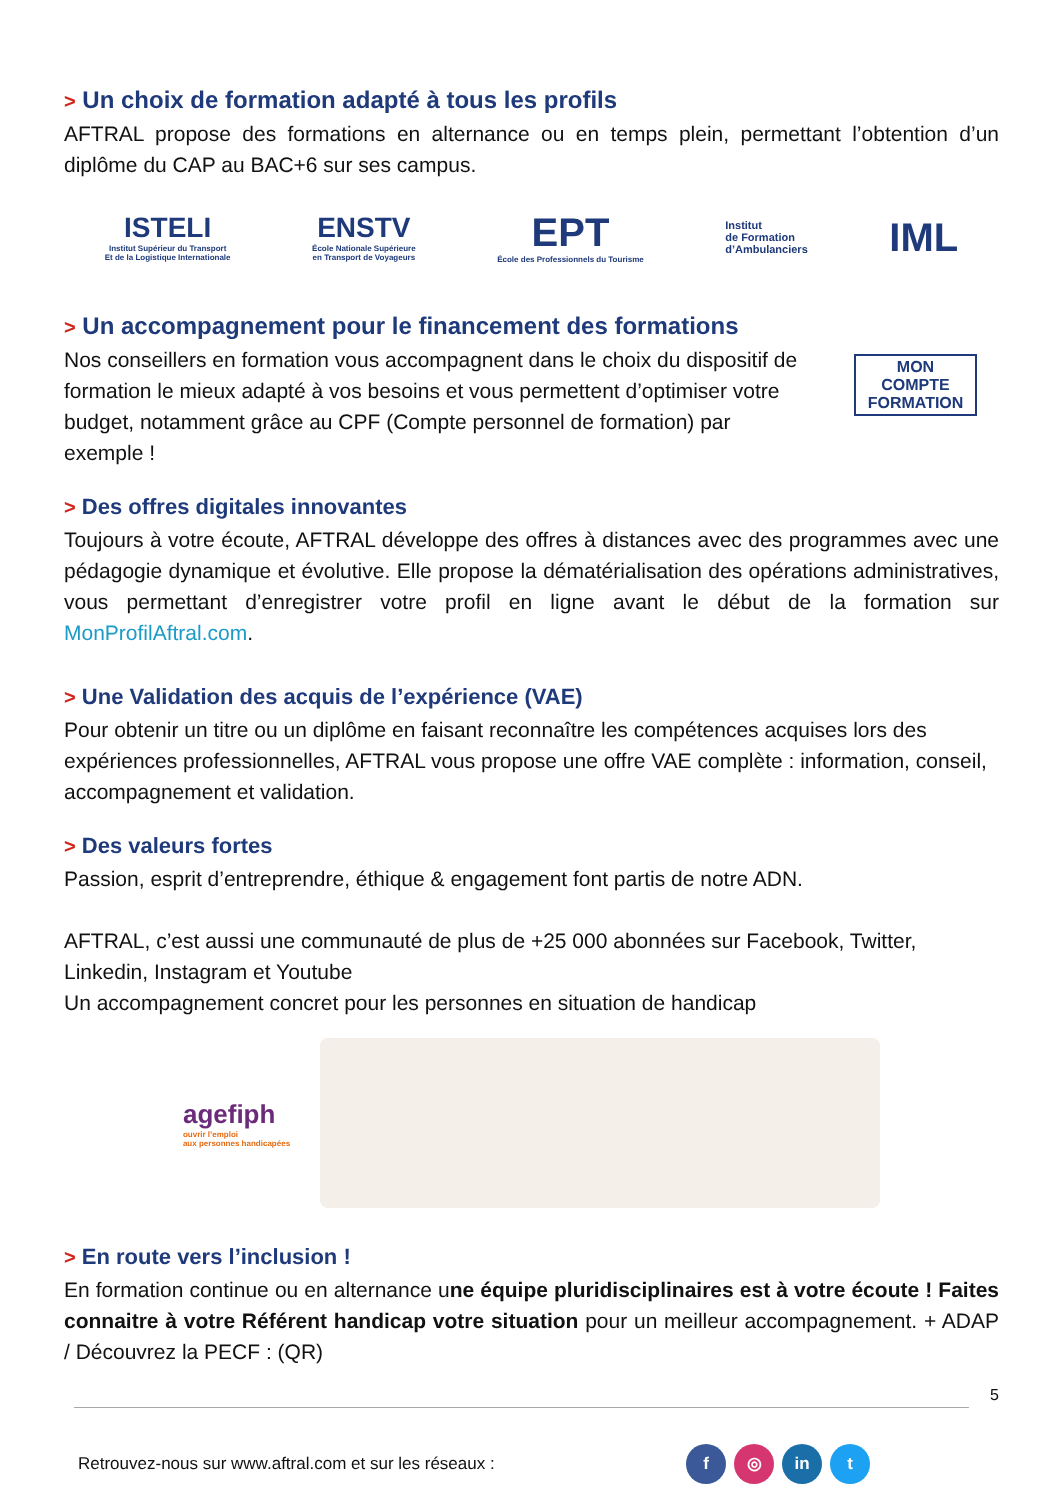> Un choix de formation adapté à tous les profils
AFTRAL propose des formations en alternance ou en temps plein, permettant l’obtention d’un diplôme du CAP au BAC+6 sur ses campus.
ISTELI
Institut Supérieur du Transport
Et de la Logistique Internationale
ENSTV
École Nationale Supérieure
en Transport de Voyageurs
EPT
École des Professionnels du Tourisme
Institut
de Formation
d’Ambulanciers
IML
> Un accompagnement pour le financement des formations
Nos conseillers en formation vous accompagnent dans le choix du dispositif de formation le mieux adapté à vos besoins et vous permettent d’optimiser votre budget, notamment grâce au CPF (Compte personnel de formation) par exemple !
MON
COMPTE
FORMATION
> Des offres digitales innovantes
Toujours à votre écoute, AFTRAL développe des offres à distances avec des programmes avec une pédagogie dynamique et évolutive. Elle propose la dématérialisation des opérations administratives, vous permettant d’enregistrer votre profil en ligne avant le début de la formation sur MonProfilAftral.com.
> Une Validation des acquis de l’expérience (VAE)
Pour obtenir un titre ou un diplôme en faisant reconnaître les compétences acquises lors des expériences professionnelles, AFTRAL vous propose une offre VAE complète : information, conseil, accompagnement et validation.
> Des valeurs fortes
Passion, esprit d’entreprendre, éthique & engagement font partis de notre ADN.
AFTRAL, c’est aussi une communauté de plus de +25 000 abonnées sur Facebook, Twitter, Linkedin, Instagram et Youtube
Un accompagnement concret pour les personnes en situation de handicap
agefiph
ouvrir l’emploi
aux personnes handicapées
> En route vers l’inclusion !
En formation continue ou en alternance une équipe pluridisciplinaires est à votre écoute ! Faites connaitre à votre Référent handicap votre situation pour un meilleur accompagnement. + ADAP / Découvrez la PECF : (QR)
5
Retrouvez-nous sur www.aftral.com et sur les réseaux : f ◎ in t